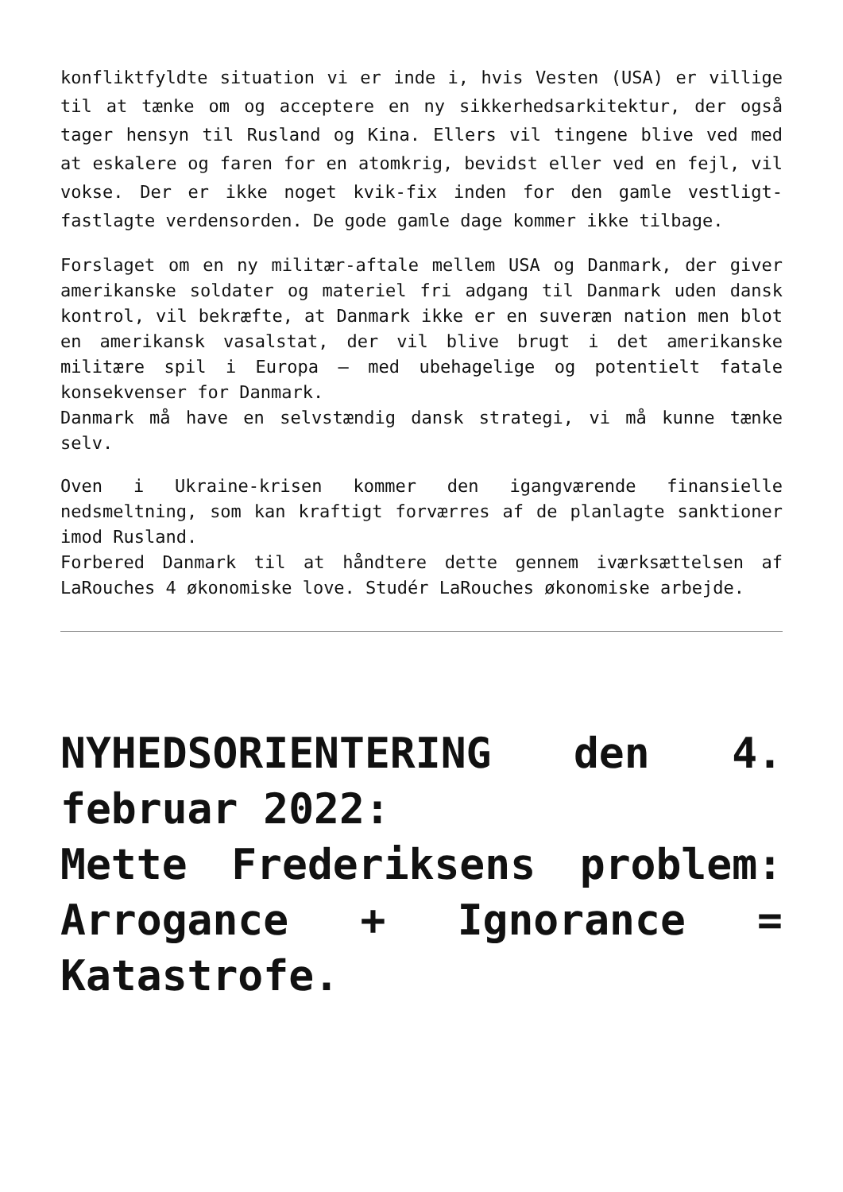konfliktfyldte situation vi er inde i, hvis Vesten (USA) er villige til at tænke om og acceptere en ny sikkerhedsarkitektur, der også tager hensyn til Rusland og Kina. Ellers vil tingene blive ved med at eskalere og faren for en atomkrig, bevidst eller ved en fejl, vil vokse. Der er ikke noget kvik-fix inden for den gamle vestligt-fastlagte verdensorden. De gode gamle dage kommer ikke tilbage.
Forslaget om en ny militær-aftale mellem USA og Danmark, der giver amerikanske soldater og materiel fri adgang til Danmark uden dansk kontrol, vil bekræfte, at Danmark ikke er en suveræn nation men blot en amerikansk vasalstat, der vil blive brugt i det amerikanske militære spil i Europa – med ubehagelige og potentielt fatale konsekvenser for Danmark.
Danmark må have en selvstændig dansk strategi, vi må kunne tænke selv.
Oven i Ukraine-krisen kommer den igangværende finansielle nedsmeltning, som kan kraftigt forværres af de planlagte sanktioner imod Rusland.
Forbered Danmark til at håndtere dette gennem iværksættelsen af LaRouches 4 økonomiske love. Studér LaRouches økonomiske arbejde.
NYHEDSORIENTERING den 4. februar 2022:
Mette Frederiksens problem: Arrogance + Ignorance = Katastrofe.